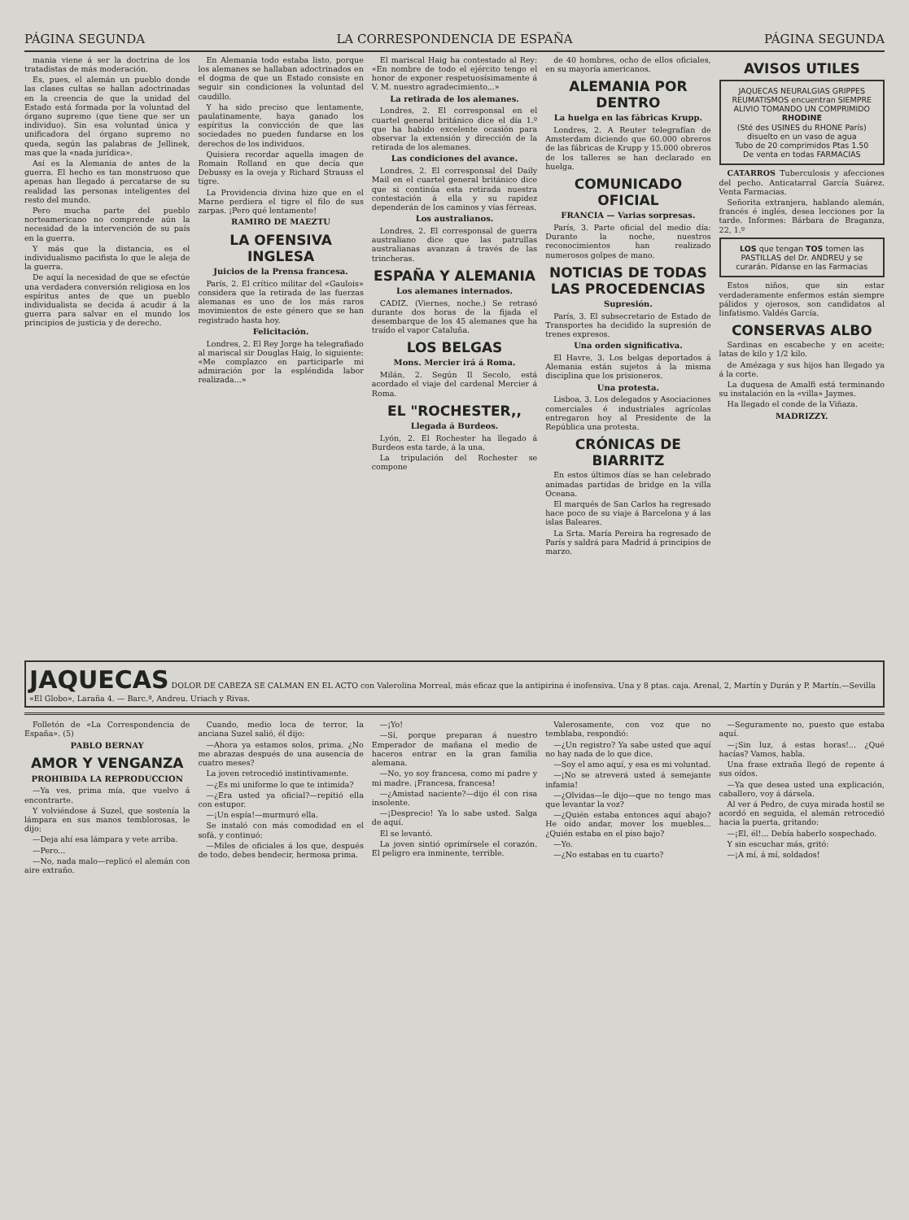PÁGINA SEGUNDA LA CORRESPONDENCIA DE ESPAÑA PÁGINA SEGUNDA
mania viene á ser la doctrina de los tratadistas de más moderación.
Es, pues, el alemán un pueblo donde las clases cultas se hallan adoctrinadas en la creencia de que la unidad del Estado está formada por la voluntad del órgano supremo (que tiene que ser un individuo). Sin esa voluntad única y unificadora del órgano supremo no queda, según las palabras de Jellinek, mas que la «nada jurídica».
Así es la Alemania de antes de la guerra. El hecho es tan monstruoso que apenas han llegado á percatarse de su realidad las personas inteligentes del resto del mundo.
Pero mucha parte del pueblo norteamericano no comprende aún la necesidad de la intervención de su país en la guerra.
Y más que la distancia, es el individualismo pacifista lo que le aleja de la guerra.
De aquí la necesidad de que se efectúe una verdadera conversión religiosa en los espíritus antes de que un pueblo individualista se decida á acudir á la guerra para salvar en el mundo los principios de justicia y de derecho.
En Alemania todo estaba listo, porque los alemanes se hallaban adoctrinados en el dogma de que un Estado consiste en seguir sin condiciones la voluntad del caudillo.
Y ha sido preciso que lentamente, paulatinamente, haya ganado los espíritus la convicción de que las sociedades no pueden fundarse en los derechos de los individuos.
Quisiera recordar aquella imagen de Romain Rolland en que decía que Debussy es la oveja y Richard Strauss el tigre.
La Providencia divina hizo que en el Marne perdiera el tigre el filo de sus zarpas. ¡Pero qué lentamente!
RAMIRO DE MAEZTU
LA OFENSIVA INGLESA
Juicios de la Prensa francesa.
París, 2. El crítico militar del «Gaulois» considera que la retirada de las fuerzas alemanas es uno de los más raros movimientos de este género que se han registrado hasta hoy.
Felicitación.
Londres, 2. El Rey Jorge ha telegrafiado al mariscal sir Douglas Haig, lo siguiente: «Me complazco en participarle mi admiración por la espléndida labor realizada...»
El mariscal Haig ha contestado al Rey: «En nombre de todo el ejército tengo el honor de exponer respetuosísimamente á V. M. nuestro agradecimiento...»
La retirada de los alemanes.
Londres, 2. El corresponsal en el cuartel general británico dice el día 1.º que ha habido excelente ocasión para observar la extensión y dirección de la retirada de los alemanes.
Las condiciones del avance.
Londres, 2. El corresponsal del Daily Mail en el cuartel general británico dice que si continúa esta retirada nuestra contestación á ella y su rapidez dependerán de los caminos y vías férreas.
Los australianos.
Londres, 2. El corresponsal de guerra australiano dice que las patrullas australianas avanzan á través de las trincheras.
ESPAÑA Y ALEMANIA
Los alemanes internados.
CADIZ. (Viernes, noche.) Se retrasó durante dos horas de la fijada el desembarque de los 45 alemanes que ha traído el vapor Cataluña.
LOS BELGAS
Mons. Mercier irá á Roma.
Milán, 2. Según Il Secolo, está acordado el viaje del cardenal Mercier á Roma.
EL "ROCHESTER,,
Llegada á Burdeos.
Lyón, 2. El Rochester ha llegado á Burdeos esta tarde, á la una.
La tripulación del Rochester se compone
de 40 hombres, ocho de ellos oficiales, en su mayoría americanos.
ALEMANIA POR DENTRO
La huelga en las fábricas Krupp.
Londres, 2. A Reuter telegrafían de Amsterdam diciendo que 60.000 obreros de las fábricas de Krupp y 15.000 obreros de los talleres se han declarado en huelga.
COMUNICADO OFICIAL
FRANCIA — Varias sorpresas.
París, 3. Parte oficial del medio día: Durante la noche, nuestros reconocimientos han realizado numerosos golpes de mano.
NOTICIAS DE TODAS LAS PROCEDENCIAS
Supresión.
París, 3. El subsecretario de Estado de Transportes ha decidido la supresión de trenes expresos.
Una orden significativa.
El Havre, 3. Los belgas deportados á Alemania están sujetos á la misma disciplina que los prisioneros.
Una protesta.
Lisboa, 3. Los delegados y Asociaciones comerciales é industriales agrícolas entregaron hoy al Presidente de la República una protesta.
CRÓNICAS DE BIARRITZ
En estos últimos días se han celebrado animadas partidas de bridge en la villa Oceana.
El marqués de San Carlos ha regresado hace poco de su viaje á Barcelona y á las islas Baleares.
La Srta. María Pereira ha regresado de París y saldrá para Madrid á principios de marzo.
AVISOS UTILES
JAQUECAS NEURALGIAS GRIPPES REUMATISMOS encuentran SIEMPRE ALIVIO TOMANDO UN COMPRIMIDO RHODINE
(Sté des USINES du RHONE París) disuelto en un vaso de agua
Tubo de 20 comprimidos Ptas 1.50
De venta en todas FARMACIAS
CATARROS Tuberculosis y afecciones del pecho. Anticatarral García Suárez. Venta Farmacias.
Señorita extranjera, hablando alemán, francés é inglés, desea lecciones por la tarde. Informes: Bárbara de Braganza, 22, 1.º
LOS que tengan TOS tomen las PASTILLAS del Dr. ANDREU y se curarán. Pídanse en las Farmacias
Estos niños, que sin estar verdaderamente enfermos están siempre pálidos y ojerosos, son candidatos al linfatismo. Valdés García.
CONSERVAS ALBO
Sardinas en escabeche y en aceite; latas de kilo y 1/2 kilo.
de Amézaga y sus hijos han llegado ya á la corte.
La duquesa de Amalfi está terminando su instalación en la «villa» Jaymes.
Ha llegado el conde de la Viñaza.
MADRIZZY.
JAQUECAS DOLOR DE CABEZA SE CALMAN EN EL ACTO con Valerolina Morreal, más eficaz que la antipirina é inofensiva. Una y 8 ptas. caja. Arenal, 2, Martín y Durán y P. Martín.—Sevilla «El Globo», Laraña 4. — Barc.ª, Andreu. Uriach y Rivas.
Folletón de «La Correspondencia de España». (5)
PABLO BERNAY
AMOR Y VENGANZA
PROHIBIDA LA REPRODUCCION
—Ya ves, prima mía, que vuelvo á encontrarte.
Y volviéndose á Suzel, que sostenía la lámpara en sus manos temblorosas, le dijo:
—Deja ahí esa lámpara y vete arriba.
—Pero...
—No, nada malo—replicó el alemán con aire extraño.
Cuando, medio loca de terror, la anciana Suzel salió, él dijo:
—Ahora ya estamos solos, prima. ¿No me abrazas después de una ausencia de cuatro meses?
La joven retrocedió instintivamente.
—¿Es mi uniforme lo que te intimida?
—¿Era usted ya oficial?—repitió ella con estupor.
—¡Un espía!—murmuró ella.
Se instaló con más comodidad en el sofá, y continuó:
—Miles de oficiales á los que, después de todo, debes bendecir, hermosa prima.
—¡Yo!
—Sí, porque preparan á nuestro Emperador de mañana el medio de haceros entrar en la gran familia alemana.
—No, yo soy francesa, como mi padre y mi madre. ¡Francesa, francesa!
—¿Amistad naciente?—dijo él con risa insolente.
—¡Desprecio! Ya lo sabe usted. Salga de aquí.
El se levantó.
La joven sintió oprimírsele el corazón. El peligro era inminente, terrible.
Valerosamente, con voz que no temblaba, respondió:
—¿Un registro? Ya sabe usted que aquí no hay nada de lo que dice.
—Soy el amo aquí, y esa es mi voluntad.
—¡No se atreverá usted á semejante infamia!
—¿Olvidas—le dijo—que no tengo mas que levantar la voz?
—¿Quién estaba entonces aquí abajo? He oído andar, mover los muebles... ¿Quién estaba en el piso bajo?
—Yo.
—¿No estabas en tu cuarto?
—Seguramente no, puesto que estaba aquí.
—¡Sin luz, á estas horas!... ¿Qué hacías? Vamos, habla.
Una frase extraña llegó de repente á sus oídos.
—Ya que desea usted una explicación, caballero, voy á dársela.
Al ver á Pedro, de cuya mirada hostil se acordó en seguida, el alemán retrocedió hacia la puerta, gritando:
—¡El, él!... Debía haberlo sospechado.
Y sin escuchar más, gritó:
—¡A mí, á mí, soldados!